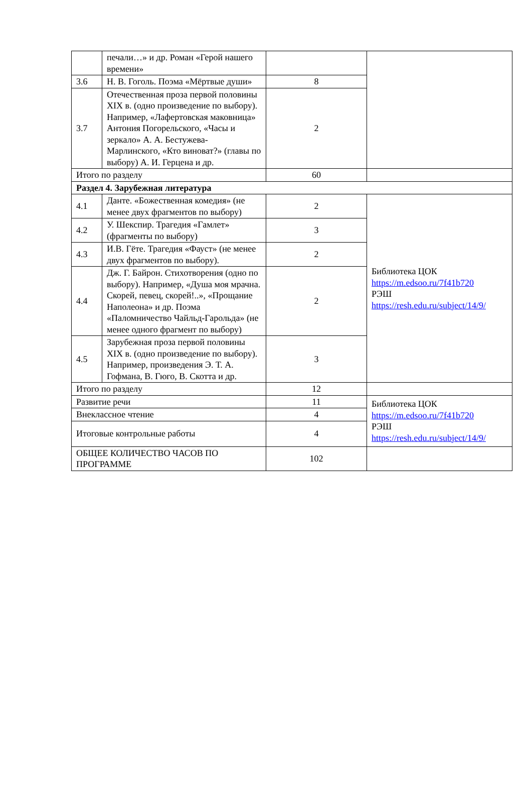| | печали…» и др. Роман «Герой нашего времени» | | |
| 3.6 | Н. В. Гоголь. Поэма «Мёртвые души» | 8 | |
| 3.7 | Отечественная проза первой половины XIX в. (одно произведение по выбору). Например, «Лафертовская маковница» Антония Погорельского, «Часы и зеркало» А. А. Бестужева-Марлинского, «Кто виноват?» (главы по выбору) А. И. Герцена и др. | 2 | |
| Итого по разделу | | 60 | |
| Раздел 4. Зарубежная литература | | | |
| 4.1 | Данте. «Божественная комедия» (не менее двух фрагментов по выбору) | 2 | Библиотека ЦОК https://m.edsoo.ru/7f41b720 РЭШ https://resh.edu.ru/subject/14/9/ |
| 4.2 | У. Шекспир. Трагедия «Гамлет» (фрагменты по выбору) | 3 | |
| 4.3 | И.В. Гёте. Трагедия «Фауст» (не менее двух фрагментов по выбору). | 2 | |
| 4.4 | Дж. Г. Байрон. Стихотворения (одно по выбору). Например, «Душа моя мрачна. Скорей, певец, скорей!..», «Прощание Наполеона» и др. Поэма «Паломничество Чайльд-Гарольда» (не менее одного фрагмент по выбору) | 2 | |
| 4.5 | Зарубежная проза первой половины XIX в. (одно произведение по выбору). Например, произведения Э. Т. А. Гофмана, В. Гюго, В. Скотта и др. | 3 | |
| Итого по разделу | | 12 | |
| Развитие речи | | 11 | Библиотека ЦОК https://m.edsoo.ru/7f41b720 РЭШ https://resh.edu.ru/subject/14/9/ |
| Внеклассное чтение | | 4 | |
| Итоговые контрольные работы | | 4 | |
| ОБЩЕЕ КОЛИЧЕСТВО ЧАСОВ ПО ПРОГРАММЕ | | 102 | |